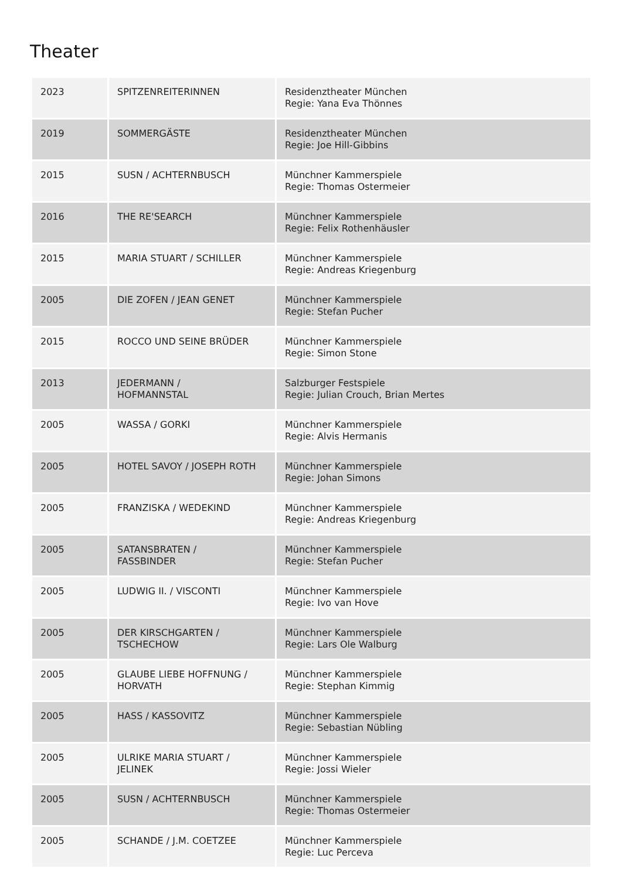Theater
| 2023 | SPITZENREITERINNEN | Residenztheater München Regie: Yana Eva Thönnes |
| 2019 | SOMMERGÄSTE | Residenztheater München Regie: Joe Hill-Gibbins |
| 2015 | SUSN / ACHTERNBUSCH | Münchner Kammerspiele Regie: Thomas Ostermeier |
| 2016 | THE RE'SEARCH | Münchner Kammerspiele Regie: Felix Rothenhäusler |
| 2015 | MARIA STUART / SCHILLER | Münchner Kammerspiele Regie: Andreas Kriegenburg |
| 2005 | DIE ZOFEN / JEAN GENET | Münchner Kammerspiele Regie: Stefan Pucher |
| 2015 | ROCCO UND SEINE BRÜDER | Münchner Kammerspiele Regie: Simon Stone |
| 2013 | JEDERMANN / HOFMANNSTAL | Salzburger Festspiele Regie: Julian Crouch, Brian Mertes |
| 2005 | WASSA / GORKI | Münchner Kammerspiele Regie: Alvis Hermanis |
| 2005 | HOTEL SAVOY / JOSEPH ROTH | Münchner Kammerspiele Regie: Johan Simons |
| 2005 | FRANZISKA / WEDEKIND | Münchner Kammerspiele Regie: Andreas Kriegenburg |
| 2005 | SATANSBRATEN / FASSBINDER | Münchner Kammerspiele Regie: Stefan Pucher |
| 2005 | LUDWIG II. / VISCONTI | Münchner Kammerspiele Regie: Ivo van Hove |
| 2005 | DER KIRSCHGARTEN / TSCHECHOW | Münchner Kammerspiele Regie: Lars Ole Walburg |
| 2005 | GLAUBE LIEBE HOFFNUNG / HORVATH | Münchner Kammerspiele Regie: Stephan Kimmig |
| 2005 | HASS / KASSOVITZ | Münchner Kammerspiele Regie: Sebastian Nübling |
| 2005 | ULRIKE MARIA STUART / JELINEK | Münchner Kammerspiele Regie: Jossi Wieler |
| 2005 | SUSN / ACHTERNBUSCH | Münchner Kammerspiele Regie: Thomas Ostermeier |
| 2005 | SCHANDE / J.M. COETZEE | Münchner Kammerspiele Regie: Luc Perceva |